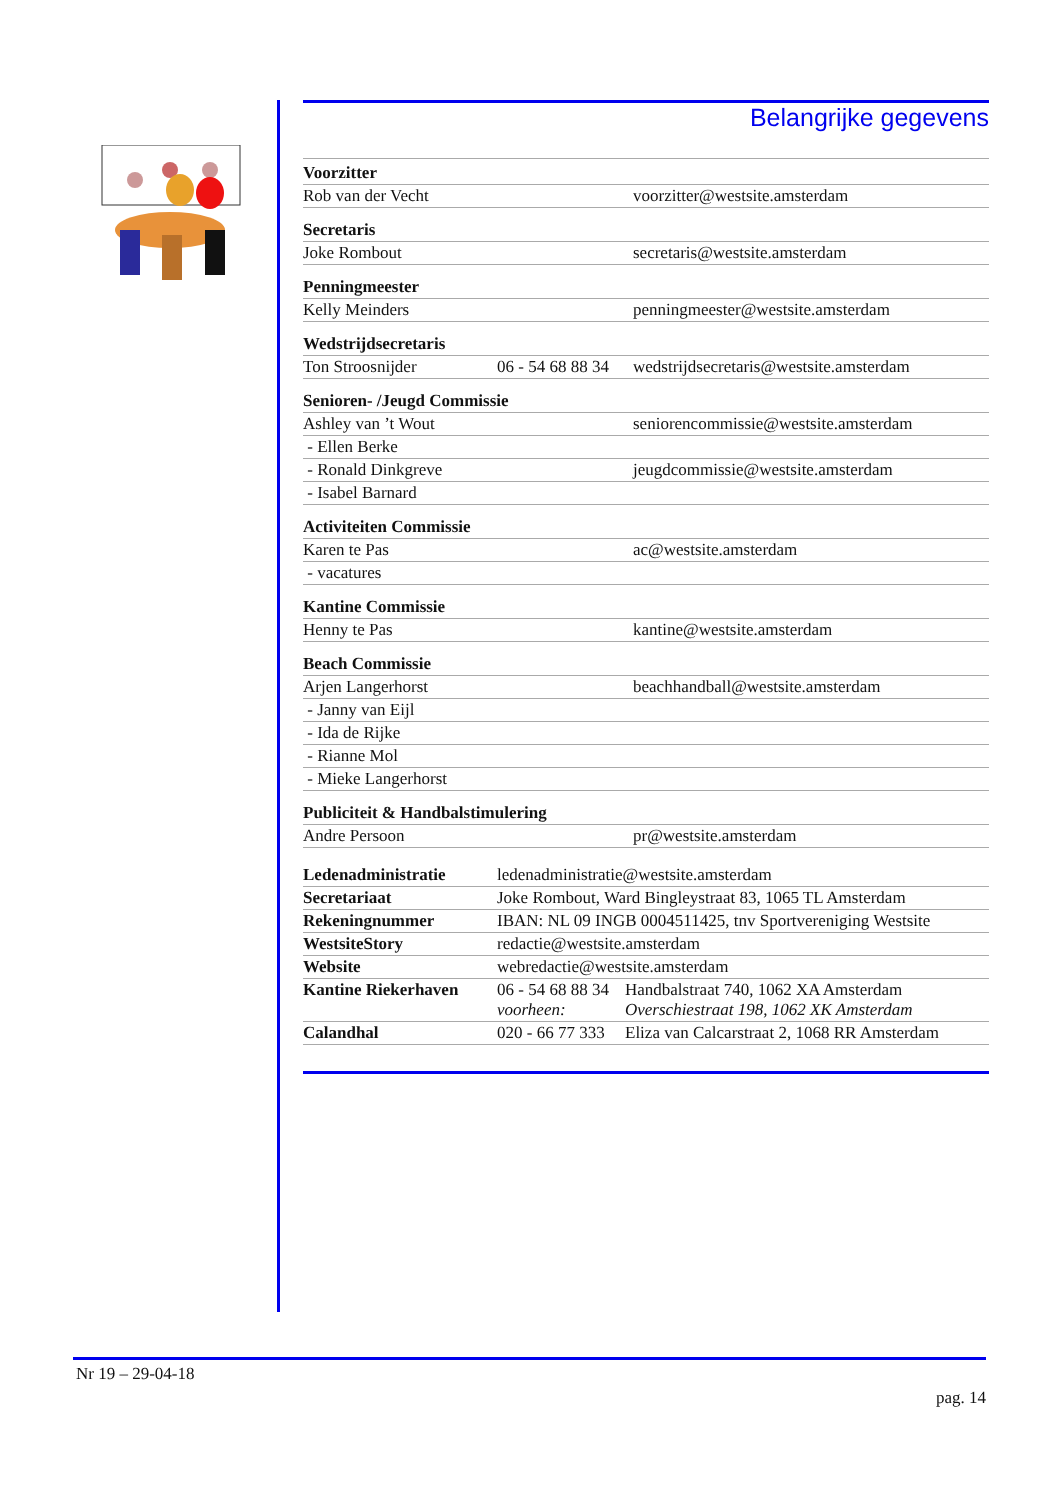Belangrijke gegevens
| Voorzitter | | |
| Rob van der Vecht | | voorzitter@westsite.amsterdam |
| Secretaris | | |
| Joke Rombout | | secretaris@westsite.amsterdam |
| Penningmeester | | |
| Kelly Meinders | | penningmeester@westsite.amsterdam |
| Wedstrijdsecretaris | | |
| Ton Stroosnijder | 06 - 54 68 88 34 | wedstrijdsecretaris@westsite.amsterdam |
| Senioren- /Jeugd Commissie | | |
| Ashley van ’t Wout | | seniorencommissie@westsite.amsterdam |
| - Ellen Berke | | |
| - Ronald Dinkgreve | | jeugdcommissie@westsite.amsterdam |
| - Isabel Barnard | | |
| Activiteiten Commissie | | |
| Karen te Pas | | ac@westsite.amsterdam |
| - vacatures | | |
| Kantine Commissie | | |
| Henny te Pas | | kantine@westsite.amsterdam |
| Beach Commissie | | |
| Arjen Langerhorst | | beachhandball@westsite.amsterdam |
| - Janny van Eijl | | |
| - Ida de Rijke | | |
| - Rianne Mol | | |
| - Mieke Langerhorst | | |
| Publiciteit & Handbalstimulering | | |
| Andre Persoon | | pr@westsite.amsterdam |
| Ledenadministratie | ledenadministratie@westsite.amsterdam | |
| Secretariaat | Joke Rombout, Ward Bingleystraat 83, 1065 TL Amsterdam | |
| Rekeningnummer | IBAN: NL 09 INGB 0004511425, tnv Sportvereniging Westsite | |
| WestsiteStory | redactie@westsite.amsterdam | |
| Website | webredactie@westsite.amsterdam | |
| Kantine Riekerhaven | 06 - 54 68 88 34 voorheen: | Handbalstraat 740, 1062 XA Amsterdam Overschiestraat 198, 1062 XK Amsterdam |
| Calandhal | 020 - 66 77 333 | Eliza van Calcarstraat 2, 1068 RR Amsterdam |
Nr 19 – 29-04-18
pag. 14